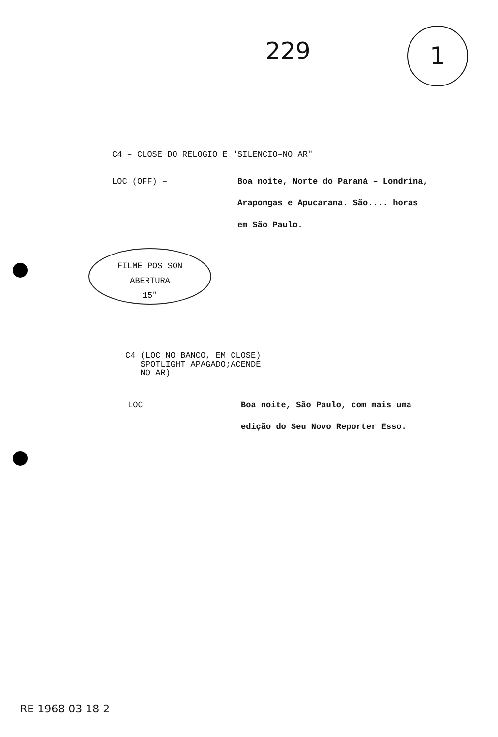229 1
C4 – CLOSE DO RELOGIO E "SILENCIO–NO AR"
LOC (OFF) –
Boa noite, Norte do Paraná – Londrina,
Arapongas e Apucarana. São.... horas
em São Paulo.
FILME POS SON
ABERTURA
15"
C4 (LOC NO BANCO, EM CLOSE)
SPOTLIGHT APAGADO;ACENDE
NO AR)
LOC
Boa noite, São Paulo, com mais uma
edição do Seu Novo Reporter Esso.
RE 1968 03 18 2